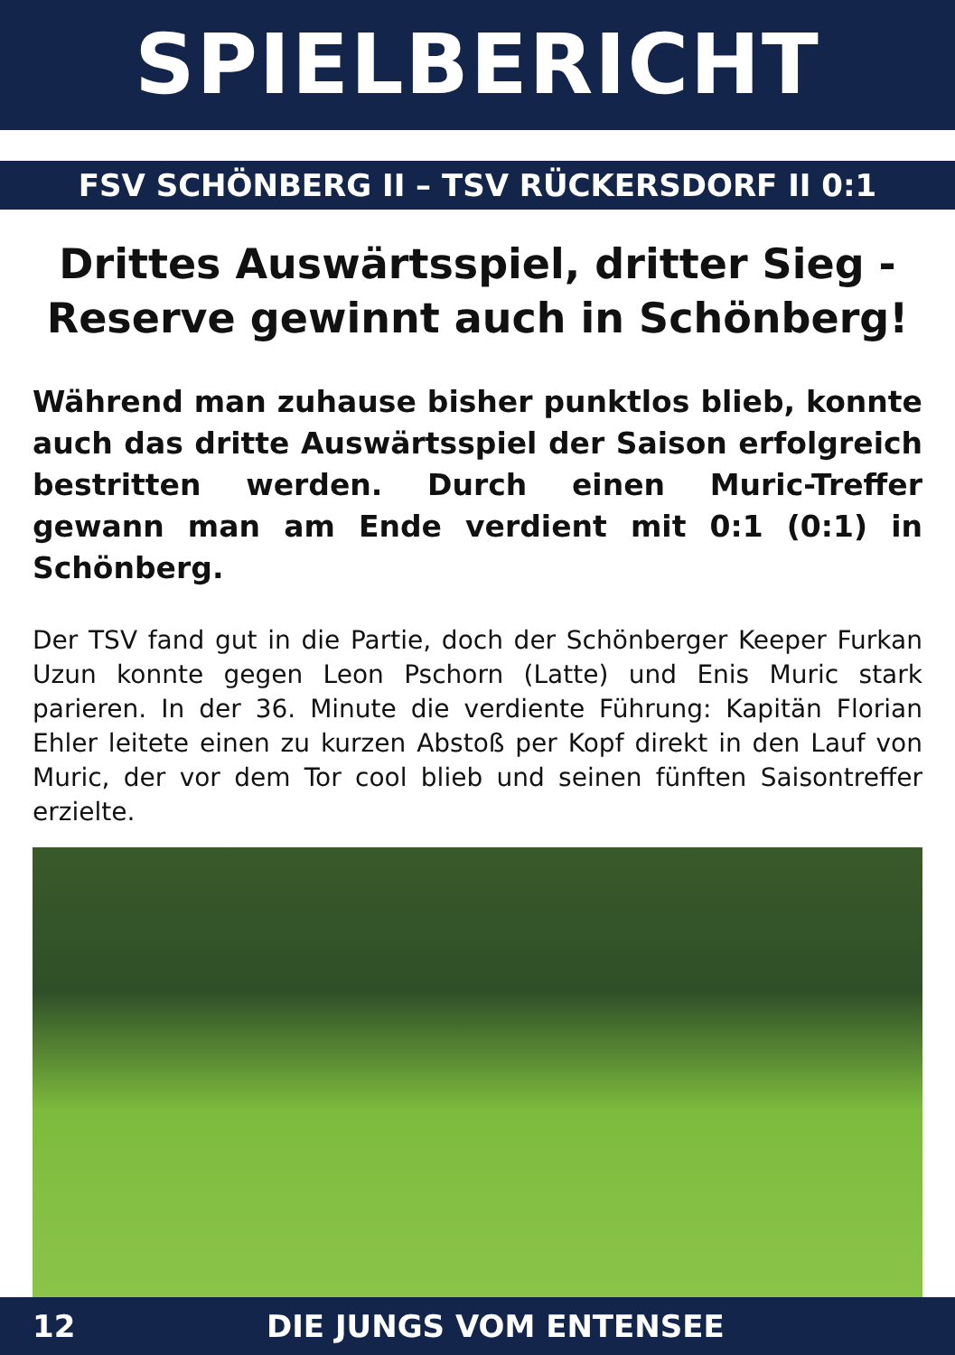SPIELBERICHT
FSV SCHÖNBERG II – TSV RÜCKERSDORF II 0:1
Drittes Auswärtsspiel, dritter Sieg - Reserve gewinnt auch in Schönberg!
Während man zuhause bisher punktlos blieb, konnte auch das dritte Auswärtsspiel der Saison erfolgreich bestritten werden. Durch einen Muric-Treffer gewann man am Ende verdient mit 0:1 (0:1) in Schönberg.
Der TSV fand gut in die Partie, doch der Schönberger Keeper Furkan Uzun konnte gegen Leon Pschorn (Latte) und Enis Muric stark parieren. In der 36. Minute die verdiente Führung: Kapitän Florian Ehler leitete einen zu kurzen Abstoß per Kopf direkt in den Lauf von Muric, der vor dem Tor cool blieb und seinen fünften Saisontreffer erzielte.
12 DIE JUNGS VOM ENTENSEE